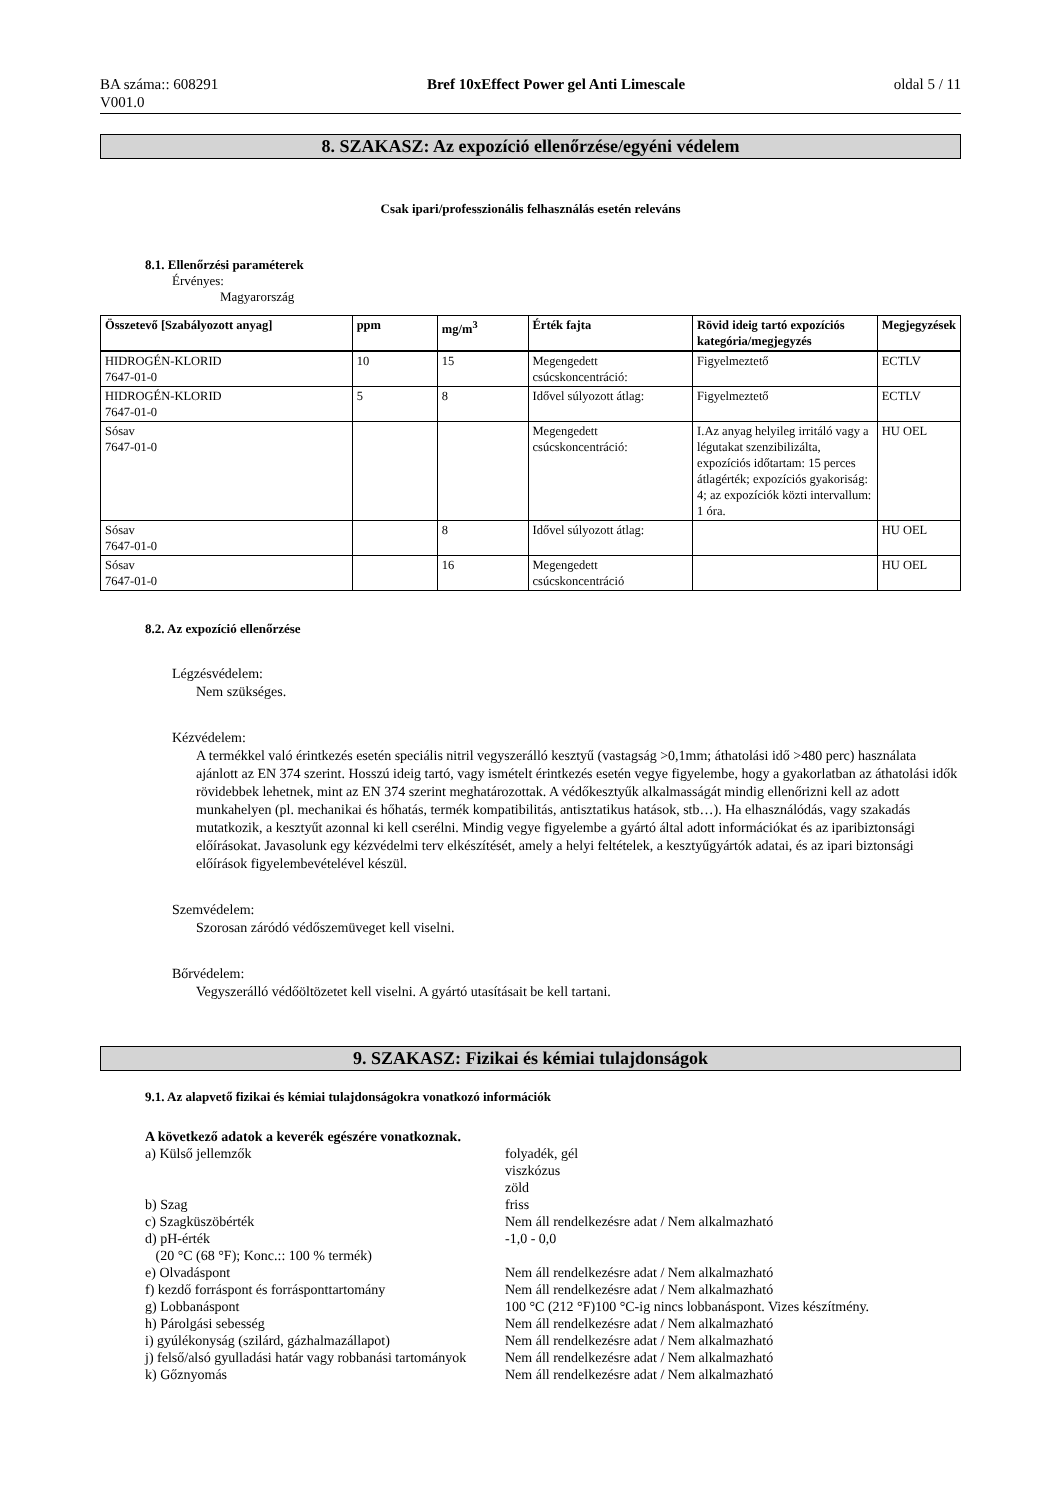BA száma:: 608291
V001.0
Bref 10xEffect Power gel Anti Limescale
oldal 5 / 11
8. SZAKASZ: Az expozíció ellenőrzése/egyéni védelem
Csak ipari/professzionális felhasználás esetén releváns
8.1. Ellenőrzési paraméterek
Érvényes:
Magyarország
| Összetevő [Szabályozott anyag] | ppm | mg/m<sup>3</sup> | Érték fajta | Rövid ideig tartó expozíciós kategória/megjegyzés | Megjegyzések |
| --- | --- | --- | --- | --- | --- |
| HIDROGÉN-KLORID 7647-01-0 | 10 | 15 | Megengedett csúcskoncentráció: | Figyelmeztető | ECTLV |
| HIDROGÉN-KLORID 7647-01-0 | 5 | 8 | Idővel súlyozott átlag: | Figyelmeztető | ECTLV |
| Sósav 7647-01-0 | | | Megengedett csúcskoncentráció: | I.Az anyag helyileg irritáló vagy a légutakat szenzibilizálta, expozíciós időtartam: 15 perces átlagérték; expozíciós gyakoriság: 4; az expozíciók közti intervallum: 1 óra. | HU OEL |
| Sósav 7647-01-0 | | 8 | Idővel súlyozott átlag: | | HU OEL |
| Sósav 7647-01-0 | | 16 | Megengedett csúcskoncentráció | | HU OEL |
8.2. Az expozíció ellenőrzése
Légzésvédelem:
Nem szükséges.
Kézvédelem:
A termékkel való érintkezés esetén speciális nitril vegyszerálló kesztyű (vastagság >0,1mm; áthatolási idő >480 perc) használata ajánlott az EN 374 szerint. Hosszú ideig tartó, vagy ismételt érintkezés esetén vegye figyelembe, hogy a gyakorlatban az áthatolási idők rövidebbek lehetnek, mint az EN 374 szerint meghatározottak. A védőkesztyűk alkalmasságát mindig ellenőrizni kell az adott munkahelyen (pl. mechanikai és hőhatás, termék kompatibilitás, antisztatikus hatások, stb…). Ha elhasználódás, vagy szakadás mutatkozik, a kesztyűt azonnal ki kell cserélni. Mindig vegye figyelembe a gyártó által adott információkat és az iparibiztonsági előírásokat. Javasolunk egy kézvédelmi terv elkészítését, amely a helyi feltételek, a kesztyűgyártók adatai, és az ipari biztonsági előírások figyelembevételével készül.
Szemvédelem:
Szorosan záródó védőszemüveget kell viselni.
Bőrvédelem:
Vegyszerálló védőöltözetet kell viselni. A gyártó utasításait be kell tartani.
9. SZAKASZ: Fizikai és kémiai tulajdonságok
9.1. Az alapvető fizikai és kémiai tulajdonságokra vonatkozó információk
A következő adatok a keverék egészére vonatkoznak.
a) Külső jellemzők
folyadék, gél
viszkózus
zöld
b) Szag
friss
c) Szagküszöbérték
Nem áll rendelkezésre adat / Nem alkalmazható
d) pH-érték
(20 °C (68 °F); Konc.:: 100 % termék)
-1,0 - 0,0
e) Olvadáspont
Nem áll rendelkezésre adat / Nem alkalmazható
f) kezdő forráspont és forrásponttartomány
Nem áll rendelkezésre adat / Nem alkalmazható
g) Lobbanáspont
100 °C (212 °F)100 °C-ig nincs lobbanáspont. Vizes készítmény.
h) Párolgási sebesség
Nem áll rendelkezésre adat / Nem alkalmazható
i) gyúlékonyság (szilárd, gázhalmazállapot)
Nem áll rendelkezésre adat / Nem alkalmazható
j) felső/alsó gyulladási határ vagy robbanási tartományok
Nem áll rendelkezésre adat / Nem alkalmazható
k) Gőznyomás
Nem áll rendelkezésre adat / Nem alkalmazható